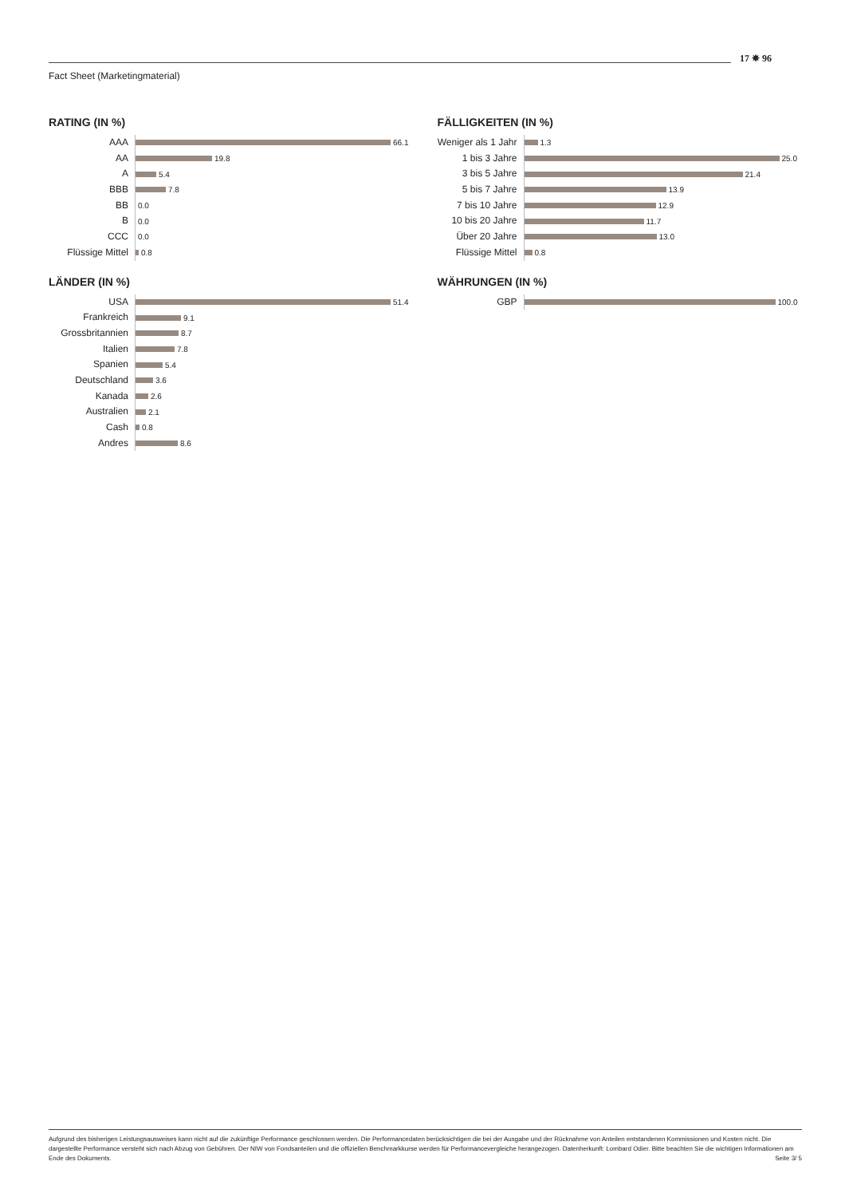17 ✵ 96
Fact Sheet (Marketingmaterial)
RATING (IN %)
AAA
66.1
AA
19.8
A
5.4
BBB
7.8
BB
0.0
B
0.0
CCC
0.0
Flüssige Mittel
0.8
FÄLLIGKEITEN (IN %)
Weniger als 1 Jahr
1.3
1 bis 3 Jahre
25.0
3 bis 5 Jahre
21.4
5 bis 7 Jahre
13.9
7 bis 10 Jahre
12.9
10 bis 20 Jahre
11.7
Über 20 Jahre
13.0
Flüssige Mittel
0.8
LÄNDER (IN %)
USA
51.4
Frankreich
9.1
Grossbritannien
8.7
Italien
7.8
Spanien
5.4
Deutschland
3.6
Kanada
2.6
Australien
2.1
Cash
0.8
Andres
8.6
WÄHRUNGEN (IN %)
GBP
100.0
Aufgrund des bisherigen Leistungsausweises kann nicht auf die zukünftige Performance geschlossen werden. Die Performancedaten berücksichtigen die bei der Ausgabe und der Rücknahme von Anteilen entstandenen Kommissionen und Kosten nicht. Die dargestellte Performance versteht sich nach Abzug von Gebühren. Der NIW von Fondsanteilen und die offiziellen Benchmarkkurse werden für Performancevergleiche herangezogen. Datenherkunft: Lombard Odier. Bitte beachten Sie die wichtigen Informationen am Ende des Dokuments. Seite 3/ 5